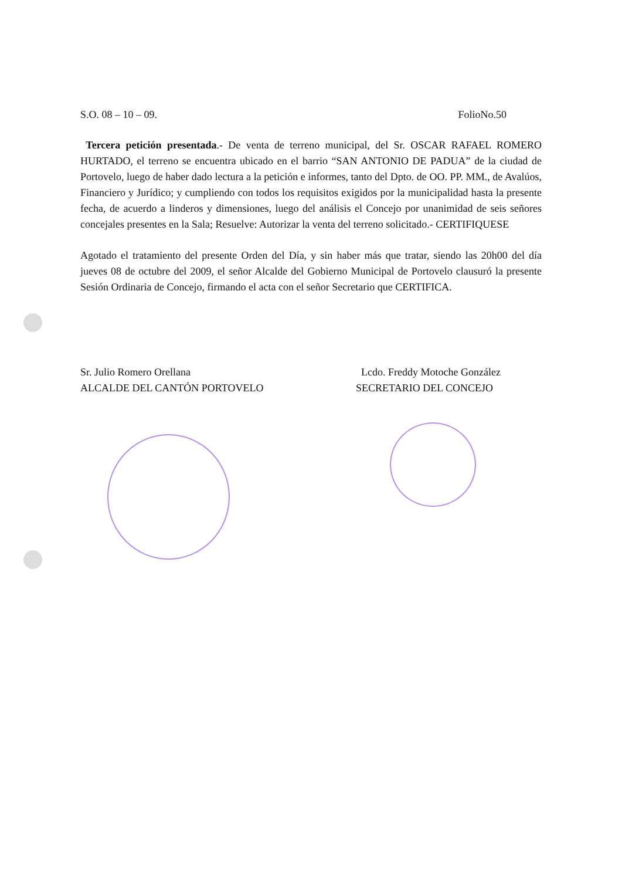S.O. 08 – 10 – 09. FolioNo.50
Tercera petición presentada.- De venta de terreno municipal, del Sr. OSCAR RAFAEL ROMERO HURTADO, el terreno se encuentra ubicado en el barrio “SAN ANTONIO DE PADUA” de la ciudad de Portovelo, luego de haber dado lectura a la petición e informes, tanto del Dpto. de OO. PP. MM., de Avalúos, Financiero y Jurídico; y cumpliendo con todos los requisitos exigidos por la municipalidad hasta la presente fecha, de acuerdo a linderos y dimensiones, luego del análisis el Concejo por unanimidad de seis señores concejales presentes en la Sala; Resuelve: Autorizar la venta del terreno solicitado.- CERTIFIQUESE
Agotado el tratamiento del presente Orden del Día, y sin haber más que tratar, siendo las 20h00 del día jueves 08 de octubre del 2009, el señor Alcalde del Gobierno Municipal de Portovelo clausuró la presente Sesión Ordinaria de Concejo, firmando el acta con el señor Secretario que CERTIFICA.
Sr. Julio Romero Orellana
ALCALDE DEL CANTÓN PORTOVELO
Lcdo. Freddy Motoche González
SECRETARIO DEL CONCEJO